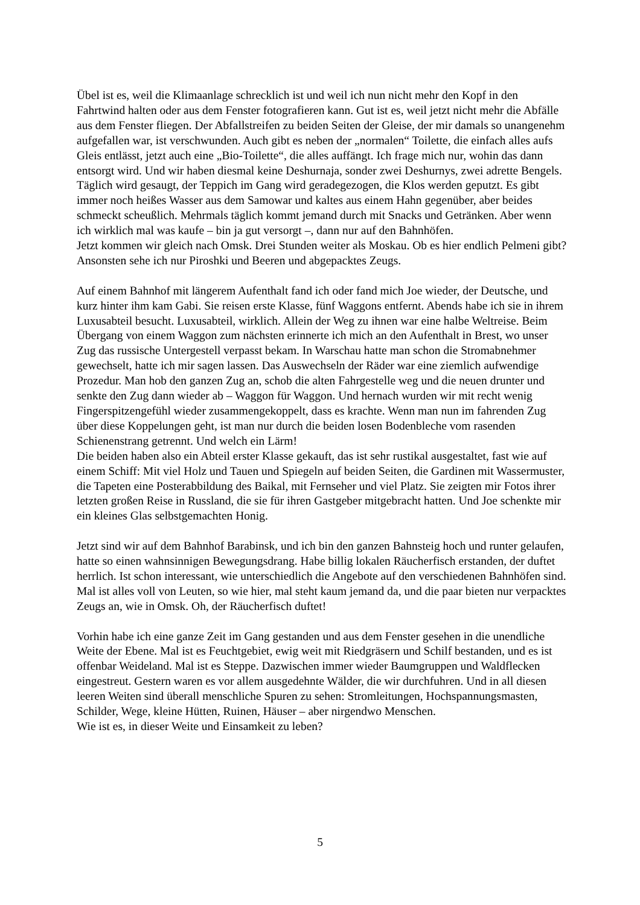Übel ist es, weil die Klimaanlage schrecklich ist und weil ich nun nicht mehr den Kopf in den Fahrtwind halten oder aus dem Fenster fotografieren kann. Gut ist es, weil jetzt nicht mehr die Abfälle aus dem Fenster fliegen. Der Abfallstreifen zu beiden Seiten der Gleise, der mir damals so unangenehm aufgefallen war, ist verschwunden. Auch gibt es neben der „normalen“ Toilette, die einfach alles aufs Gleis entlässt, jetzt auch eine „Bio-Toilette“, die alles auffängt. Ich frage mich nur, wohin das dann entsorgt wird. Und wir haben diesmal keine Deshurnaja, sonder zwei Deshurnys, zwei adrette Bengels. Täglich wird gesaugt, der Teppich im Gang wird geradegezogen, die Klos werden geputzt. Es gibt immer noch heißes Wasser aus dem Samowar und kaltes aus einem Hahn gegenüber, aber beides schmeckt scheußlich. Mehrmals täglich kommt jemand durch mit Snacks und Getränken. Aber wenn ich wirklich mal was kaufe – bin ja gut versorgt –, dann nur auf den Bahnhöfen.
Jetzt kommen wir gleich nach Omsk. Drei Stunden weiter als Moskau. Ob es hier endlich Pelmeni gibt? Ansonsten sehe ich nur Piroshki und Beeren und abgepacktes Zeugs.
Auf einem Bahnhof mit längerem Aufenthalt fand ich oder fand mich Joe wieder, der Deutsche, und kurz hinter ihm kam Gabi. Sie reisen erste Klasse, fünf Waggons entfernt. Abends habe ich sie in ihrem Luxusabteil besucht. Luxusabteil, wirklich. Allein der Weg zu ihnen war eine halbe Weltreise. Beim Übergang von einem Waggon zum nächsten erinnerte ich mich an den Aufenthalt in Brest, wo unser Zug das russische Untergestell verpasst bekam. In Warschau hatte man schon die Stromabnehmer gewechselt, hatte ich mir sagen lassen. Das Auswechseln der Räder war eine ziemlich aufwendige Prozedur. Man hob den ganzen Zug an, schob die alten Fahrgestelle weg und die neuen drunter und senkte den Zug dann wieder ab – Waggon für Waggon. Und hernach wurden wir mit recht wenig Fingerspitzengefühl wieder zusammengekoppelt, dass es krachte. Wenn man nun im fahrenden Zug über diese Koppelungen geht, ist man nur durch die beiden losen Bodenbleche vom rasenden Schienenstrang getrennt. Und welch ein Lärm!
Die beiden haben also ein Abteil erster Klasse gekauft, das ist sehr rustikal ausgestaltet, fast wie auf einem Schiff: Mit viel Holz und Tauen und Spiegeln auf beiden Seiten, die Gardinen mit Wassermuster, die Tapeten eine Posterabbildung des Baikal, mit Fernseher und viel Platz. Sie zeigten mir Fotos ihrer letzten großen Reise in Russland, die sie für ihren Gastgeber mitgebracht hatten. Und Joe schenkte mir ein kleines Glas selbstgemachten Honig.
Jetzt sind wir auf dem Bahnhof Barabinsk, und ich bin den ganzen Bahnsteig hoch und runter gelaufen, hatte so einen wahnsinnigen Bewegungsdrang. Habe billig lokalen Räucherfisch erstanden, der duftet herrlich. Ist schon interessant, wie unterschiedlich die Angebote auf den verschiedenen Bahnhöfen sind. Mal ist alles voll von Leuten, so wie hier, mal steht kaum jemand da, und die paar bieten nur verpacktes Zeugs an, wie in Omsk. Oh, der Räucherfisch duftet!
Vorhin habe ich eine ganze Zeit im Gang gestanden und aus dem Fenster gesehen in die unendliche Weite der Ebene. Mal ist es Feuchtgebiet, ewig weit mit Riedgräsern und Schilf bestanden, und es ist offenbar Weideland. Mal ist es Steppe. Dazwischen immer wieder Baumgruppen und Waldflecken eingestreut. Gestern waren es vor allem ausgedehnte Wälder, die wir durchfuhren. Und in all diesen leeren Weiten sind überall menschliche Spuren zu sehen: Stromleitungen, Hochspannungsmasten, Schilder, Wege, kleine Hütten, Ruinen, Häuser – aber nirgendwo Menschen.
Wie ist es, in dieser Weite und Einsamkeit zu leben?
5